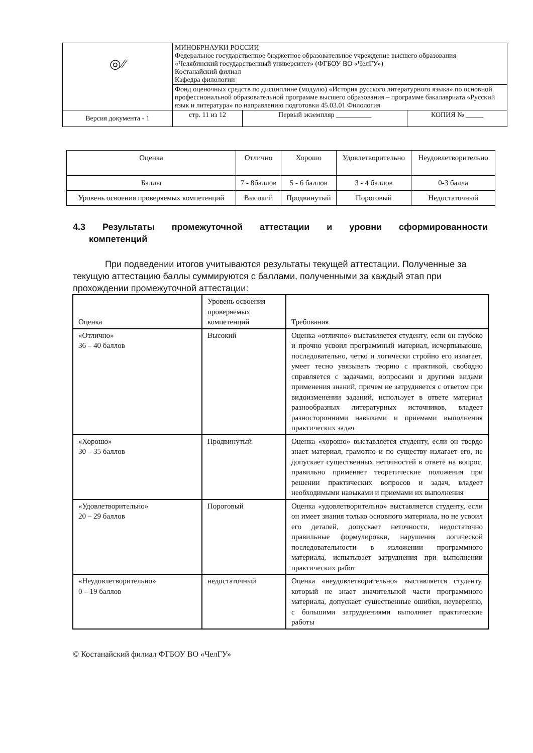| ◎⁄⁄ | МИНОБРНАУКИ РОССИИ Федеральное государственное бюджетное образовательное учреждение высшего образования «Челябинский государственный университет» (ФГБОУ ВО «ЧелГУ») Костанайский филиал Кафедра филологии | | |
| | Фонд оценочных средств по дисциплине (модулю) «История русского литературного языка» по основной профессиональной образовательной программе высшего образования – программе бакалавриата «Русский язык и литература» по направлению подготовки 45.03.01 Филология | | |
| Версия документа - 1 | стр. 11 из 12 | Первый экземпляр __________ | КОПИЯ № _____ |
| Оценка | Отлично | Хорошо | Удовлетворительно | Неудовлетворительно |
| Баллы | 7 - 8баллов | 5 - 6 баллов | 3 - 4 баллов | 0-3 балла |
| Уровень освоения проверяемых компетенций | Высокий | Продвинутый | Пороговый | Недостаточный |
4.3 Результаты промежуточной аттестации и уровни сформированности
компетенций
При подведении итогов учитываются результаты текущей аттестации. Полученные за текущую аттестацию баллы суммируются с баллами, полученными за каждый этап при прохождении промежуточной аттестации:
| Оценка | Уровень освоения проверяемых компетенций | Требования |
| «Отлично» 36 – 40 баллов | Высокий | Оценка «отлично» выставляется студенту, если он глубоко и прочно усвоил программный материал, исчерпывающе, последовательно, четко и логически стройно его излагает, умеет тесно увязывать теорию с практикой, свободно справляется с задачами, вопросами и другими видами применения знаний, причем не затрудняется с ответом при видоизменении заданий, использует в ответе материал разнообразных литературных источников, владеет разносторонними навыками и приемами выполнения практических задач |
| «Хорошо» 30 – 35 баллов | Продвинутый | Оценка «хорошо» выставляется студенту, если он твердо знает материал, грамотно и по существу излагает его, не допускает существенных неточностей в ответе на вопрос, правильно применяет теоретические положения при решении практических вопросов и задач, владеет необходимыми навыками и приемами их выполнения |
| «Удовлетворительно» 20 – 29 баллов | Пороговый | Оценка «удовлетворительно» выставляется студенту, если он имеет знания только основного материала, но не усвоил его деталей, допускает неточности, недостаточно правильные формулировки, нарушения логической последовательности в изложении программного материала, испытывает затруднения при выполнении практических работ |
| «Неудовлетворительно» 0 – 19 баллов | недостаточный | Оценка «неудовлетворительно» выставляется студенту, который не знает значительной части программного материала, допускает существенные ошибки, неуверенно, с большими затруднениями выполняет практические работы |
© Костанайский филиал ФГБОУ ВО «ЧелГУ»